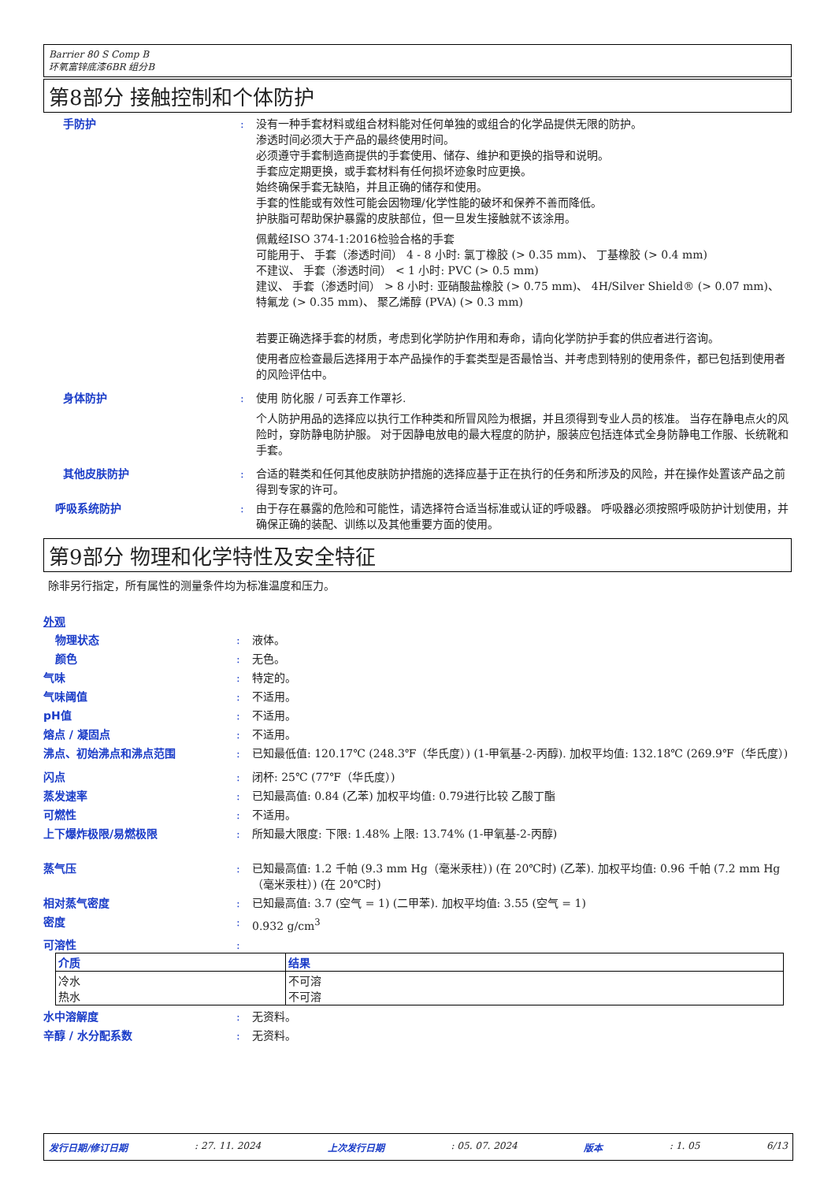Barrier 80 S Comp B
环氧富锌底漆6BR 组分B
第8部分 接触控制和个体防护
手防护 : 没有一种手套材料或组合材料能对任何单独的或组合的化学品提供无限的防护。
渗透时间必须大于产品的最终使用时间。
必须遵守手套制造商提供的手套使用、储存、维护和更换的指导和说明。
手套应定期更换，或手套材料有任何损坏迹象时应更换。
始终确保手套无缺陷，并且正确的储存和使用。
手套的性能或有效性可能会因物理/化学性能的破坏和保养不善而降低。
护肤脂可帮助保护暴露的皮肤部位，但一旦发生接触就不该涂用。
佩戴经ISO 374-1:2016检验合格的手套
可能用于、 手套（渗透时间） 4 - 8 小时: 氯丁橡胶 (> 0.35 mm)、 丁基橡胶 (> 0.4 mm)
不建议、 手套（渗透时间） < 1 小时: PVC (> 0.5 mm)
建议、 手套（渗透时间） > 8 小时: 亚硝酸盐橡胶 (> 0.75 mm)、 4H/Silver Shield® (> 0.07 mm)、 特氟龙 (> 0.35 mm)、 聚乙烯醇 (PVA) (> 0.3 mm)
若要正确选择手套的材质，考虑到化学防护作用和寿命，请向化学防护手套的供应者进行咨询。
使用者应检查最后选择用于本产品操作的手套类型是否最恰当、并考虑到特别的使用条件，都已包括到使用者的风险评估中。
身体防护 : 使用 防化服 / 可丢弃工作罩衫.
个人防护用品的选择应以执行工作种类和所冒风险为根据，并且须得到专业人员的核准。 当存在静电点火的风险时，穿防静电防护服。 对于因静电放电的最大程度的防护，服装应包括连体式全身防静电工作服、长统靴和手套。
其他皮肤防护 : 合适的鞋类和任何其他皮肤防护措施的选择应基于正在执行的任务和所涉及的风险，并在操作处置该产品之前得到专家的许可。
呼吸系统防护 : 由于存在暴露的危险和可能性，请选择符合适当标准或认证的呼吸器。 呼吸器必须按照呼吸防护计划使用，并确保正确的装配、训练以及其他重要方面的使用。
第9部分 物理和化学特性及安全特征
除非另行指定，所有属性的测量条件均为标准温度和压力。
外观
物理状态 : 液体。
颜色 : 无色。
气味 : 特定的。
气味阈值 : 不适用。
pH值 : 不适用。
熔点 / 凝固点 : 不适用。
沸点、初始沸点和沸点范围 : 已知最低值: 120.17℃ (248.3℉（华氏度）) (1-甲氧基-2-丙醇). 加权平均值: 132.18℃ (269.9℉（华氏度）)
闪点 : 闭杯: 25℃ (77℉（华氏度）)
蒸发速率 : 已知最高值: 0.84 (乙苯) 加权平均值: 0.79进行比较 乙酸丁酯
可燃性 : 不适用。
上下爆炸极限/易燃极限 : 所知最大限度: 下限: 1.48% 上限: 13.74% (1-甲氧基-2-丙醇)
蒸气压 : 已知最高值: 1.2 千帕 (9.3 mm Hg（毫米汞柱）) (在 20℃时) (乙苯). 加权平均值: 0.96 千帕 (7.2 mm Hg（毫米汞柱）) (在 20℃时)
相对蒸气密度 : 已知最高值: 3.7 (空气 = 1) (二甲苯). 加权平均值: 3.55 (空气 = 1)
密度 : 0.932 g/cm<sup>3</sup>
可溶性 :
| 介质 | 结果 |
| --- | --- |
| 冷水 热水 | 不可溶 不可溶 |
水中溶解度 : 无资料。
辛醇 / 水分配系数 : 无资料。
发行日期/修订日期: 27. 11. 2024 上次发行日期: 05. 07. 2024 版本: 1. 05 6/13